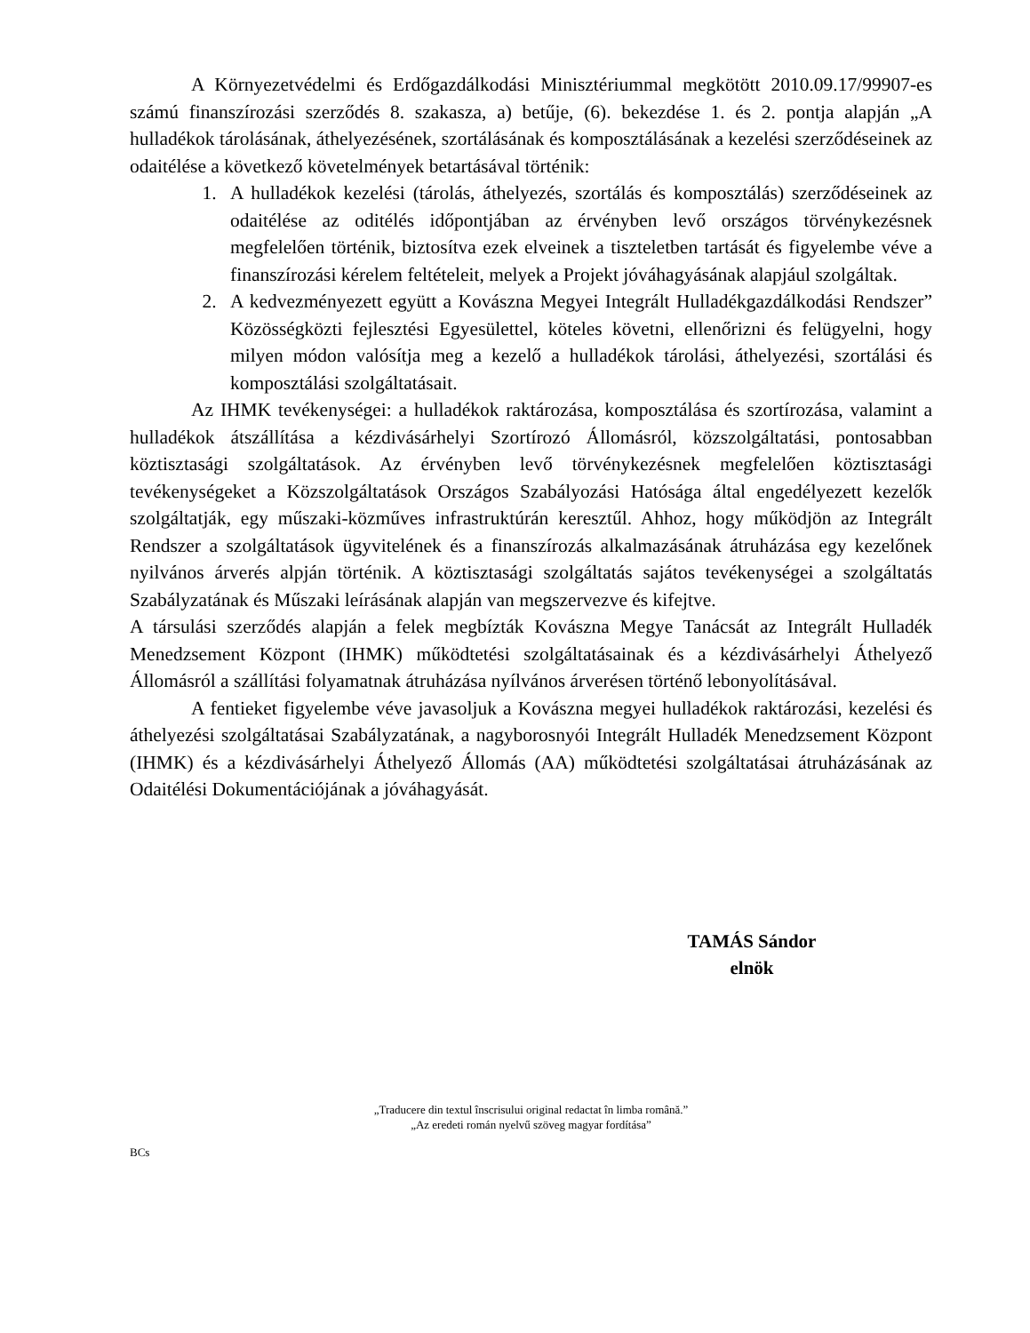A Környezetvédelmi és Erdőgazdálkodási Minisztériummal megkötött 2010.09.17/99907-es számú finanszírozási szerződés 8. szakasza, a) betűje, (6). bekezdése 1. és 2. pontja alapján „A hulladékok tárolásának, áthelyezésének, szortálásának és komposztálásának a kezelési szerződéseinek az odaitélése a következő követelmények betartásával történik:
1. A hulladékok kezelési (tárolás, áthelyezés, szortálás és komposztálás) szerződéseinek az odaitélése az oditélés időpontjában az érvényben levő országos törvénykezésnek megfelelően történik, biztosítva ezek elveinek a tiszteletben tartását és figyelembe véve a finanszírozási kérelem feltételeit, melyek a Projekt jóváhagyásának alapjául szolgáltak.
2. A kedvezményezett együtt a Kovászna Megyei Integrált Hulladékgazdálkodási Rendszer” Közösségközti fejlesztési Egyesülettel, köteles követni, ellenőrizni és felügyelni, hogy milyen módon valósítja meg a kezelő a hulladékok tárolási, áthelyezési, szortálási és komposztálási szolgáltatásait.
Az IHMK tevékenységei: a hulladékok raktározása, komposztálása és szortírozása, valamint a hulladékok átszállítása a kézdivásárhelyi Szortírozó Állomásról, közszolgáltatási, pontosabban köztisztasági szolgáltatások. Az érvényben levő törvénykezésnek megfelelően köztisztasági tevékenységeket a Közszolgáltatások Országos Szabályozási Hatósága által engedélyezett kezelők szolgáltatják, egy műszaki-közműves infrastruktúrán keresztűl. Ahhoz, hogy működjön az Integrált Rendszer a szolgáltatások ügyvitelének és a finanszírozás alkalmazásának átruházása egy kezelőnek nyilvános árverés alpján történik. A köztisztasági szolgáltatás sajátos tevékenységei a szolgáltatás Szabályzatának és Műszaki leírásának alapján van megszervezve és kifejtve.
A társulási szerződés alapján a felek megbízták Kovászna Megye Tanácsát az Integrált Hulladék Menedzsement Központ (IHMK) működtetési szolgáltatásainak és a kézdivásárhelyi Áthelyező Állomásról a szállítási folyamatnak átruházása nyílvános árverésen történő lebonyolításával.
A fentieket figyelembe véve javasoljuk a Kovászna megyei hulladékok raktározási, kezelési és áthelyezési szolgáltatásai Szabályzatának, a nagyborosnyói Integrált Hulladék Menedzsement Központ (IHMK) és a kézdivásárhelyi Áthelyező Állomás (AA) működtetési szolgáltatásai átruházásának az Odaitélési Dokumentációjának a jóváhagyását.
TAMÁS Sándor
elnök
„Traducere din textul înscrisului original redactat în limba română.”
„Az eredeti román nyelvű szöveg magyar fordítása”
BCs